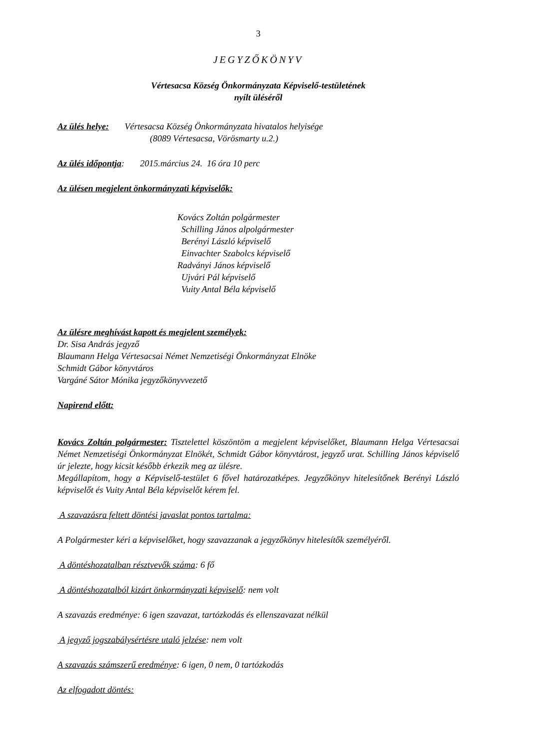3
JEGYZŐKÖNYV
Vértesacsa Község Önkormányzata Képviselő-testületének
nyílt üléséről
Az ülés helye: Vértesacsa Község Önkormányzata hivatalos helyisége
(8089 Vértesacsa, Vörösmarty u.2.)
Az ülés időpontja: 2015.március 24. 16 óra 10 perc
Az ülésen megjelent önkormányzati képviselők:
Kovács Zoltán polgármester
Schilling János alpolgármester
Berényi László képviselő
Einvachter Szabolcs képviselő
Radványi János képviselő
Ujvári Pál képviselő
Vuity Antal Béla képviselő
Az ülésre meghívást kapott és megjelent személyek:
Dr. Sisa András jegyző
Blaumann Helga Vértesacsai Német Nemzetiségi Önkormányzat Elnöke
Schmidt Gábor könyvtáros
Vargáné Sátor Mónika jegyzőkönyvvezető
Napirend előtt:
Kovács Zoltán polgármester: Tisztelettel köszöntöm a megjelent képviselőket, Blaumann Helga Vértesacsai Német Nemzetiségi Önkormányzat Elnökét, Schmidt Gábor könyvtárost, jegyző urat. Schilling János képviselő úr jelezte, hogy kicsit később érkezik meg az ülésre.
Megállapítom, hogy a Képviselő-testület 6 fővel határozatképes. Jegyzőkönyv hitelesítőnek Berényi László képviselőt és Vuity Antal Béla képviselőt kérem fel.
A szavazásra feltett döntési javaslat pontos tartalma:
A Polgármester kéri a képviselőket, hogy szavazzanak a jegyzőkönyv hitelesítők személyéről.
A döntéshozatalban résztvevők száma: 6 fő
A döntéshozatalból kizárt önkormányzati képviselő: nem volt
A szavazás eredménye: 6 igen szavazat, tartózkodás és ellenszavazat nélkül
A jegyző jogszabálysértésre utaló jelzése: nem volt
A szavazás számszerű eredménye: 6 igen, 0 nem, 0 tartózkodás
Az elfogadott döntés: